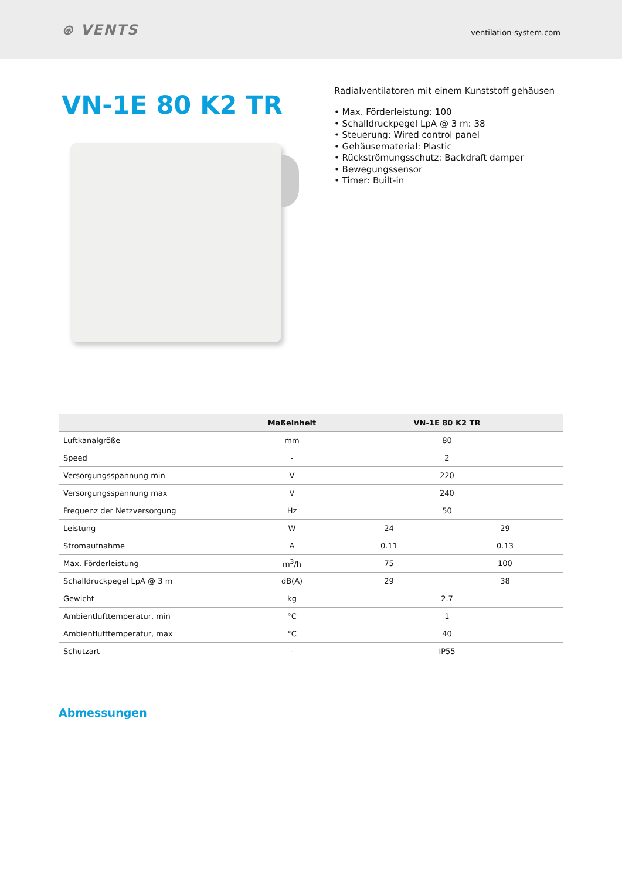⊛ VENTS
ventilation-system.com
VN-1E 80 K2 TR
Radialventilatoren mit einem Kunststoff gehäusen
• Max. Förderleistung: 100
• Schalldruckpegel LpA @ 3 m: 38
• Steuerung: Wired control panel
• Gehäusematerial: Plastic
• Rückströmungsschutz: Backdraft damper
• Bewegungssensor
• Timer: Built-in
| | Maßeinheit | VN-1E 80 K2 TR | |
| --- | --- | --- | --- |
| Luftkanalgröße | mm | 80 | |
| Speed | - | 2 | |
| Versorgungsspannung min | V | 220 | |
| Versorgungsspannung max | V | 240 | |
| Frequenz der Netzversorgung | Hz | 50 | |
| Leistung | W | 24 | 29 |
| Stromaufnahme | A | 0.11 | 0.13 |
| Max. Förderleistung | m<sup>3</sup>/h | 75 | 100 |
| Schalldruckpegel LpA @ 3 m | dB(A) | 29 | 38 |
| Gewicht | kg | 2.7 | |
| Ambientlufttemperatur, min | °C | 1 | |
| Ambientlufttemperatur, max | °C | 40 | |
| Schutzart | - | IP55 | |
Abmessungen